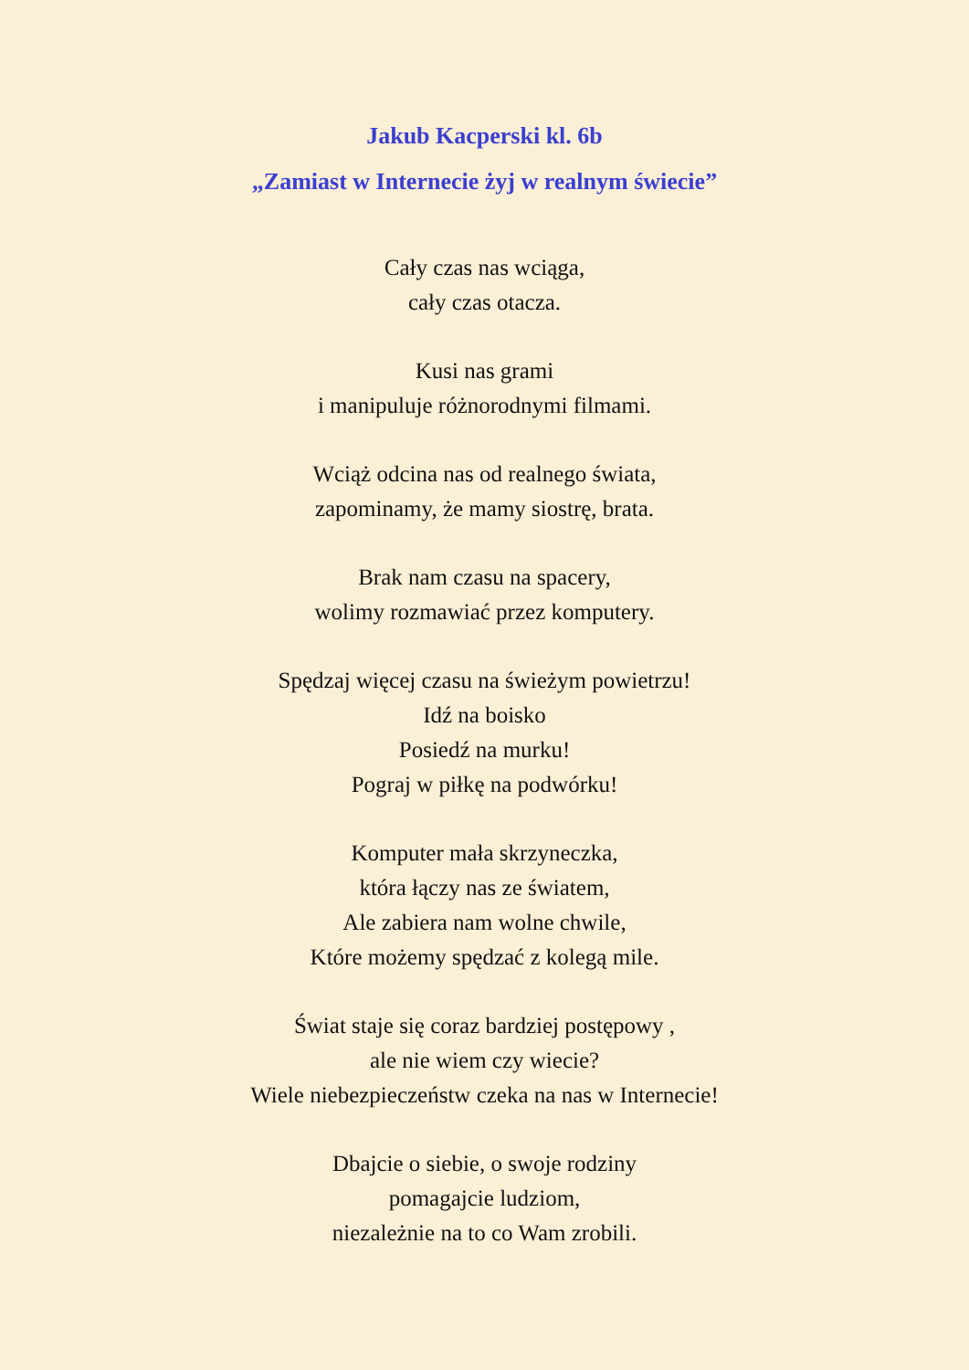Jakub Kacperski kl. 6b
„Zamiast w Internecie żyj w realnym świecie”
Cały czas nas wciąga,
cały czas otacza.
Kusi nas grami
i manipuluje różnorodnymi filmami.
Wciąż odcina nas od realnego świata,
zapominamy, że mamy siostrę, brata.
Brak nam czasu na spacery,
wolimy rozmawiać przez komputery.
Spędzaj więcej czasu na świeżym powietrzu!
Idź na boisko
Posiedź na murku!
Pograj w piłkę na podwórku!
Komputer mała skrzyneczka,
która łączy nas ze światem,
Ale zabiera nam wolne chwile,
Które możemy spędzać z kolegą mile.
Świat staje się coraz bardziej postępowy ,
ale nie wiem czy wiecie?
Wiele niebezpieczeństw czeka na nas w Internecie!
Dbajcie o siebie, o swoje rodziny
pomagajcie ludziom,
niezależnie na to co Wam zrobili.